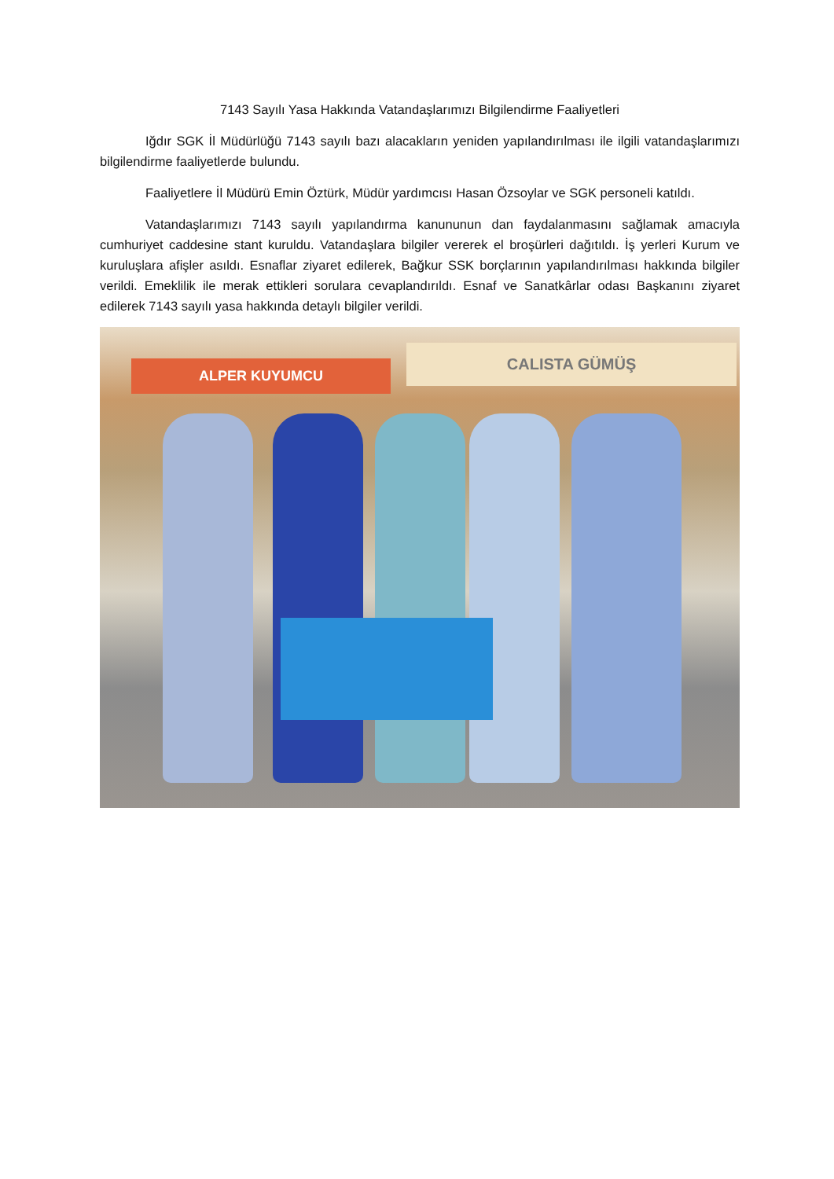7143 Sayılı Yasa Hakkında Vatandaşlarımızı Bilgilendirme Faaliyetleri
Iğdır SGK İl Müdürlüğü 7143 sayılı bazı alacakların yeniden yapılandırılması ile ilgili vatandaşlarımızı bilgilendirme faaliyetlerde bulundu.
Faaliyetlere İl Müdürü Emin Öztürk, Müdür yardımcısı Hasan Özsoylar ve SGK personeli katıldı.
Vatandaşlarımızı 7143 sayılı yapılandırma kanununun dan faydalanmasını sağlamak amacıyla cumhuriyet caddesine stant kuruldu. Vatandaşlara bilgiler vererek el broşürleri dağıtıldı. İş yerleri Kurum ve kuruluşlara afişler asıldı. Esnaflar ziyaret edilerek, Bağkur SSK borçlarının yapılandırılması hakkında bilgiler verildi. Emeklilik ile merak ettikleri sorulara cevaplandırıldı. Esnaf ve Sanatkârlar odası Başkanını ziyaret edilerek 7143 sayılı yasa hakkında detaylı bilgiler verildi.
ALPER KUYUMCU
CALISTA GÜMÜŞ